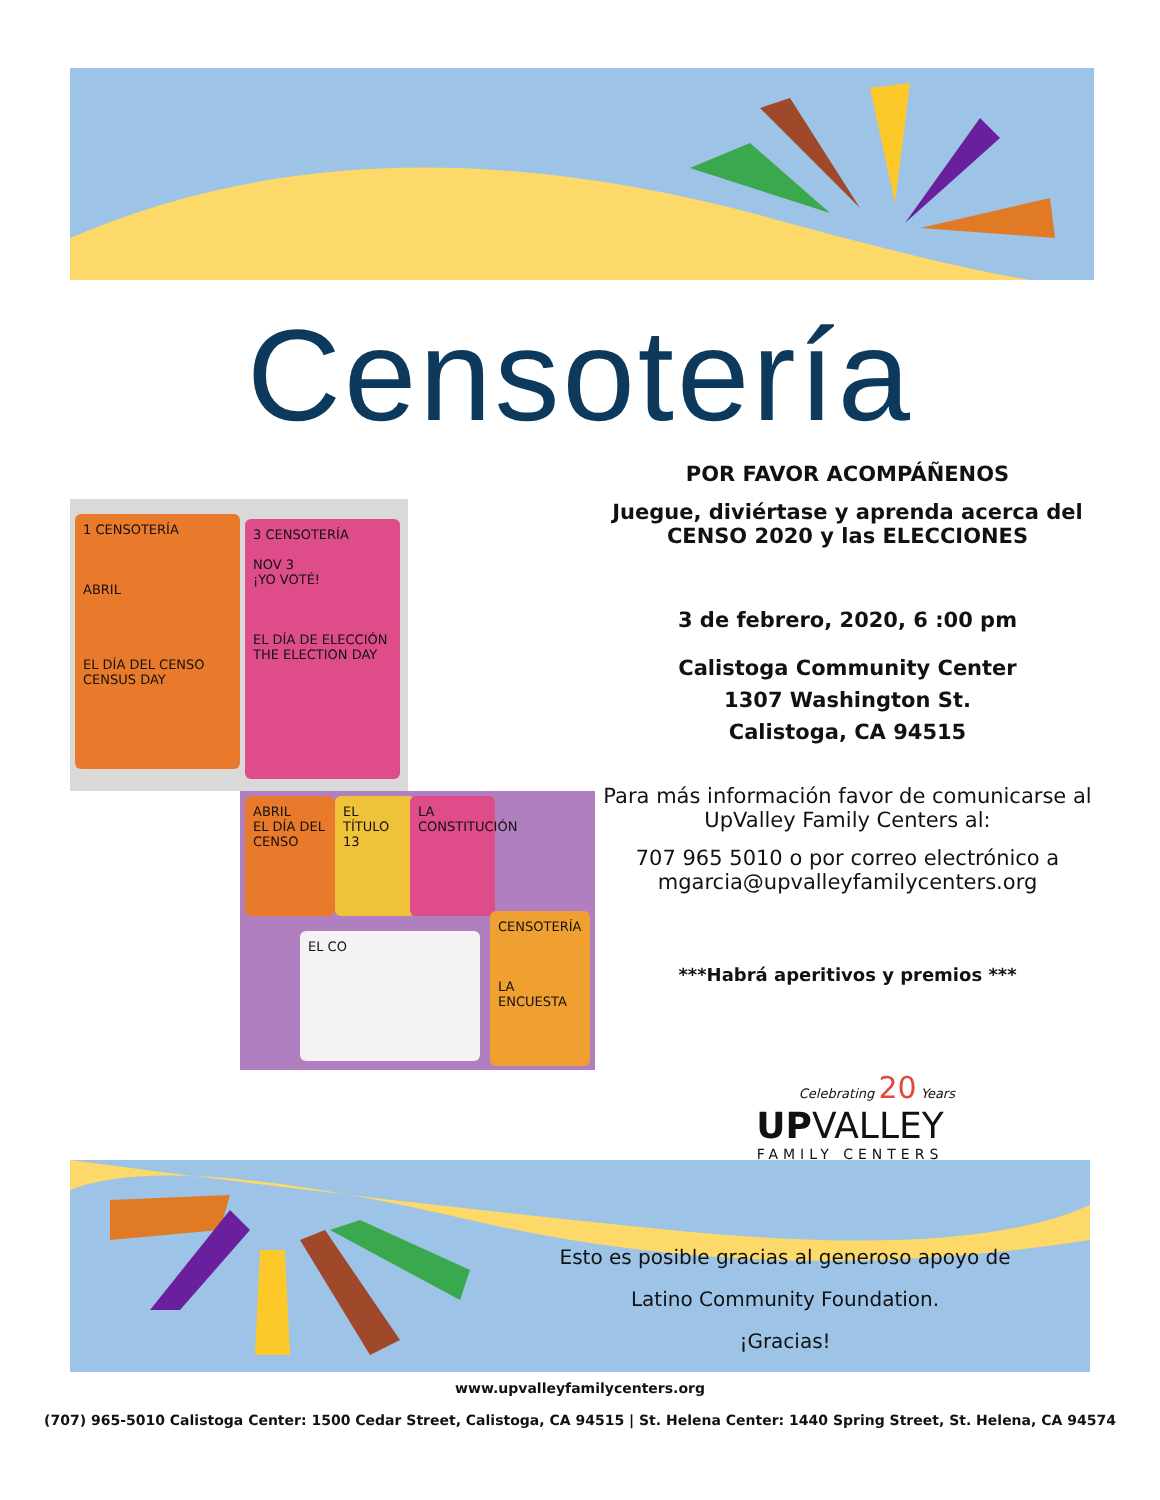Censotería
1 CENSOTERÍA
ABRIL
EL DÍA DEL CENSO
CENSUS DAY
3 CENSOTERÍA
NOV 3
¡YO VOTÉ!
EL DÍA DE ELECCIÓN
THE ELECTION DAY
ABRIL
EL DÍA DEL CENSO
EL TÍTULO 13
LA CONSTITUCIÓN
CENSOTERÍA
LA ENCUESTA
EL CO
POR FAVOR ACOMPÁÑENOS
Juegue, diviértase y aprenda acerca del CENSO 2020 y las ELECCIONES
3 de febrero, 2020, 6 :00 pm
Calistoga Community Center
1307 Washington St.
Calistoga, CA 94515
Para más información favor de comunicarse al UpValley Family Centers al:
707 965 5010 o por correo electrónico a mgarcia@upvalleyfamilycenters.org
***Habrá aperitivos y premios ***
Celebrating 20 Years
UPVALLEY
FAMILY CENTERS
Esto es posible gracias al generoso apoyo de
Latino Community Foundation.
¡Gracias!
www.upvalleyfamilycenters.org
(707) 965-5010 Calistoga Center: 1500 Cedar Street, Calistoga, CA 94515 | St. Helena Center: 1440 Spring Street, St. Helena, CA 94574